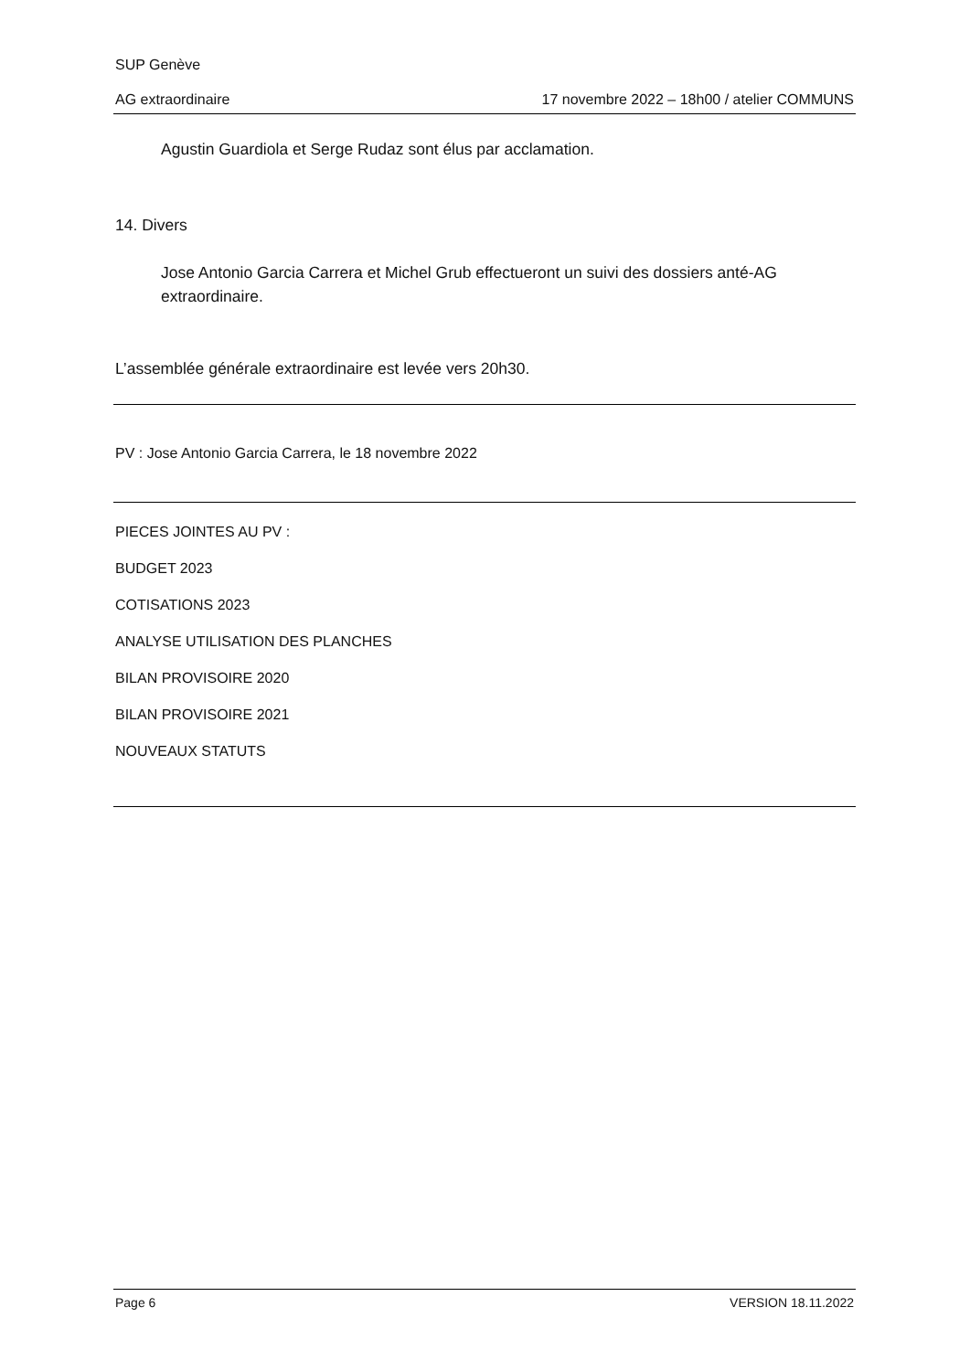SUP Genève
AG extraordinaire 17 novembre 2022 – 18h00 / atelier COMMUNS
Agustin Guardiola et Serge Rudaz sont élus par acclamation.
14. Divers
Jose Antonio Garcia Carrera et Michel Grub effectueront un suivi des dossiers anté-AG extraordinaire.
L’assemblée générale extraordinaire est levée vers 20h30.
PV : Jose Antonio Garcia Carrera, le 18 novembre 2022
PIECES JOINTES AU PV :
BUDGET 2023
COTISATIONS 2023
ANALYSE UTILISATION DES PLANCHES
BILAN PROVISOIRE 2020
BILAN PROVISOIRE 2021
NOUVEAUX STATUTS
Page 6 VERSION 18.11.2022